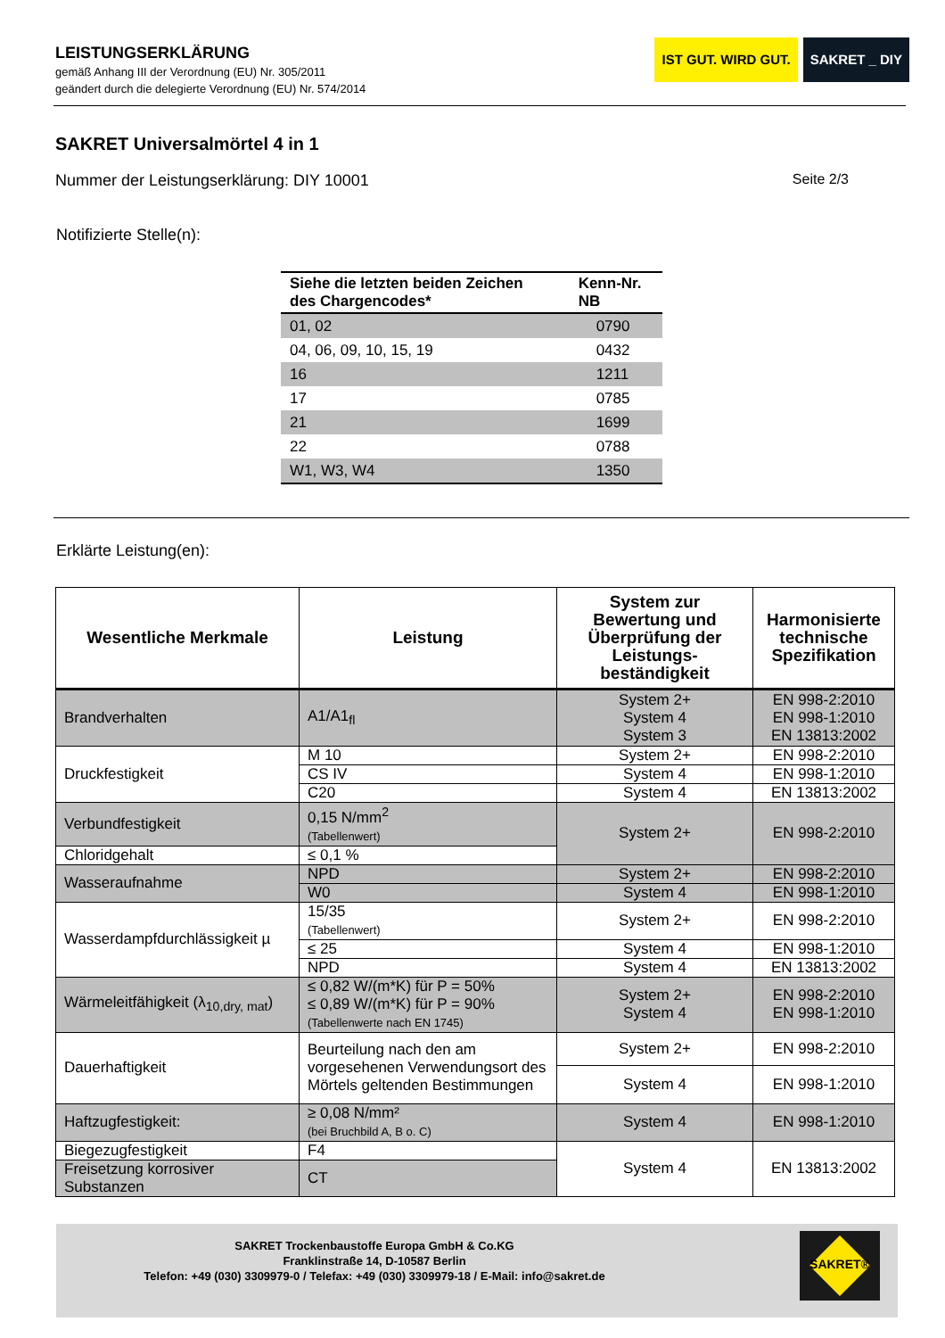LEISTUNGSERKLÄRUNG
gemäß Anhang III der Verordnung (EU) Nr. 305/2011
geändert durch die delegierte Verordnung (EU) Nr. 574/2014
IST GUT. WIRD GUT. SAKRET _ DIY
SAKRET Universalmörtel 4 in 1
Nummer der Leistungserklärung: DIY 10001 Seite 2/3
Notifizierte Stelle(n):
| Siehe die letzten beiden Zeichen des Chargencodes* | Kenn-Nr. NB |
| --- | --- |
| 01, 02 | 0790 |
| 04, 06, 09, 10, 15, 19 | 0432 |
| 16 | 1211 |
| 17 | 0785 |
| 21 | 1699 |
| 22 | 0788 |
| W1, W3, W4 | 1350 |
Erklärte Leistung(en):
| Wesentliche Merkmale | Leistung | System zur Bewertung und Überprüfung der Leistungs-beständigkeit | Harmonisierte technische Spezifikation |
| --- | --- | --- | --- |
| Brandverhalten | A1/A1<sub>fl</sub> | System 2+ System 4 System 3 | EN 998-2:2010 EN 998-1:2010 EN 13813:2002 |
| Druckfestigkeit | M 10 | System 2+ | EN 998-2:2010 |
| | CS IV | System 4 | EN 998-1:2010 |
| | C20 | System 4 | EN 13813:2002 |
| Verbundfestigkeit | 0,15 N/mm<sup>2</sup> (Tabellenwert) | System 2+ | EN 998-2:2010 |
| Chloridgehalt | ≤ 0,1 % | | |
| Wasseraufnahme | NPD | System 2+ | EN 998-2:2010 |
| | W0 | System 4 | EN 998-1:2010 |
| Wasserdampfdurchlässigkeit µ | 15/35 (Tabellenwert) | System 2+ | EN 998-2:2010 |
| | ≤ 25 | System 4 | EN 998-1:2010 |
| | NPD | System 4 | EN 13813:2002 |
| Wärmeleitfähigkeit (λ<sub>10,dry, mat</sub>) | ≤ 0,82 W/(m*K) für P = 50% ≤ 0,89 W/(m*K) für P = 90% (Tabellenwerte nach EN 1745) | System 2+ System 4 | EN 998-2:2010 EN 998-1:2010 |
| Dauerhaftigkeit | Beurteilung nach den am vorgesehenen Verwendungsort des Mörtels geltenden Bestimmungen | System 2+ | EN 998-2:2010 |
| | | System 4 | EN 998-1:2010 |
| Haftzugfestigkeit: | ≥ 0,08 N/mm² (bei Bruchbild A, B o. C) | System 4 | EN 998-1:2010 |
| Biegezugfestigkeit | F4 | System 4 | EN 13813:2002 |
| Freisetzung korrosiver Substanzen | CT | | |
SAKRET Trockenbaustoffe Europa GmbH & Co.KG
Franklinstraße 14, D-10587 Berlin
Telefon: +49 (030) 3309979-0 / Telefax: +49 (030) 3309979-18 / E-Mail: info@sakret.de
SAKRET®